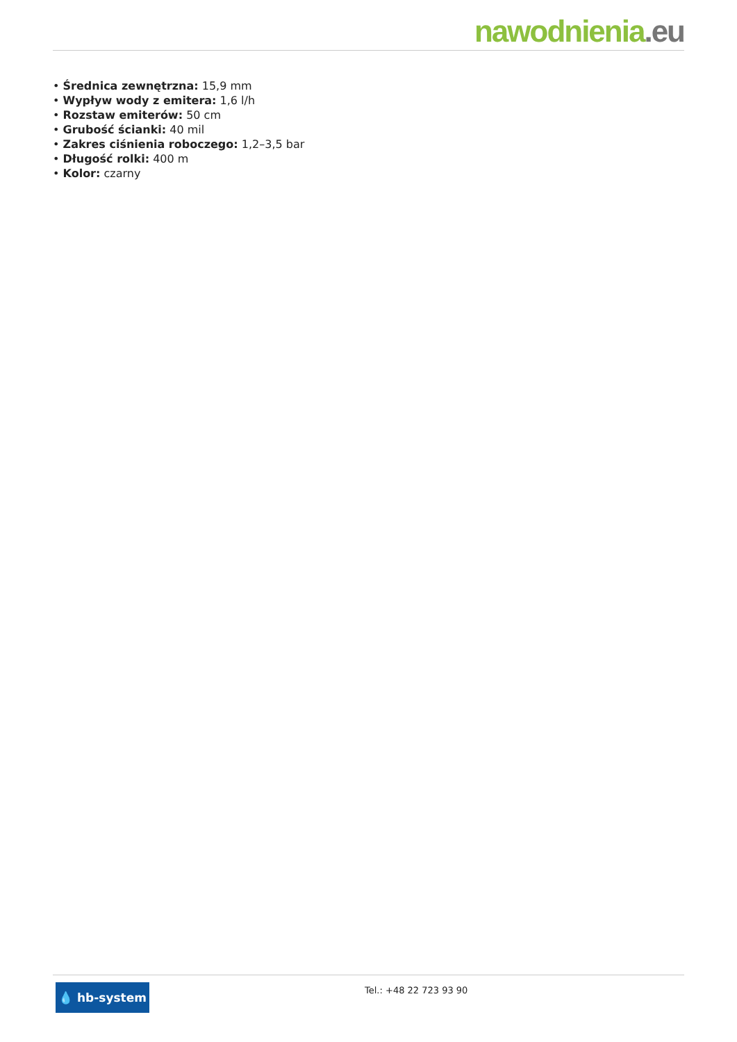nawodnienia.eu
• Średnica zewnętrzna: 15,9 mm
• Wypływ wody z emitera: 1,6 l/h
• Rozstaw emiterów: 50 cm
• Grubość ścianki: 40 mil
• Zakres ciśnienia roboczego: 1,2–3,5 bar
• Długość rolki: 400 m
• Kolor: czarny
💧 hb-system
Tel.: +48 22 723 93 90